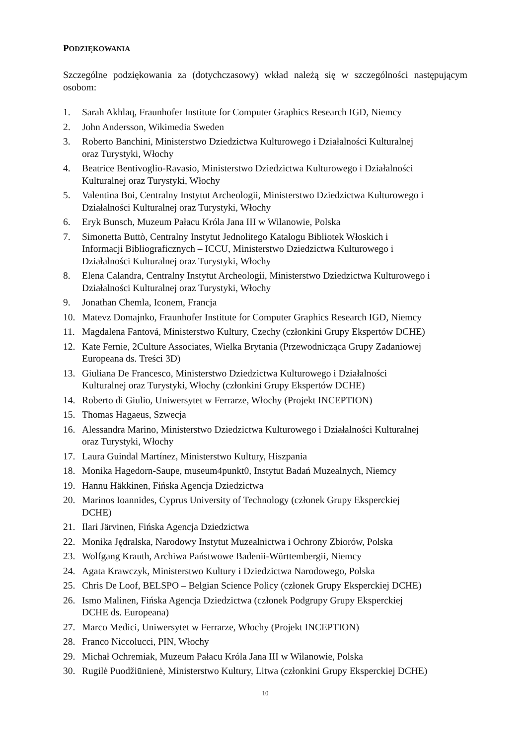PODZIĘKOWANIA
Szczególne podziękowania za (dotychczasowy) wkład należą się w szczególności następującym osobom:
1. Sarah Akhlaq, Fraunhofer Institute for Computer Graphics Research IGD, Niemcy
2. John Andersson, Wikimedia Sweden
3. Roberto Banchini, Ministerstwo Dziedzictwa Kulturowego i Działalności Kulturalnej
oraz Turystyki, Włochy
4. Beatrice Bentivoglio-Ravasio, Ministerstwo Dziedzictwa Kulturowego i Działalności
Kulturalnej oraz Turystyki, Włochy
5. Valentina Boi, Centralny Instytut Archeologii, Ministerstwo Dziedzictwa Kulturowego i
Działalności Kulturalnej oraz Turystyki, Włochy
6. Eryk Bunsch, Muzeum Pałacu Króla Jana III w Wilanowie, Polska
7. Simonetta Buttò, Centralny Instytut Jednolitego Katalogu Bibliotek Włoskich i
Informacji Bibliograficznych – ICCU, Ministerstwo Dziedzictwa Kulturowego i
Działalności Kulturalnej oraz Turystyki, Włochy
8. Elena Calandra, Centralny Instytut Archeologii, Ministerstwo Dziedzictwa Kulturowego i
Działalności Kulturalnej oraz Turystyki, Włochy
9. Jonathan Chemla, Iconem, Francja
10. Matevz Domajnko, Fraunhofer Institute for Computer Graphics Research IGD, Niemcy
11. Magdalena Fantová, Ministerstwo Kultury, Czechy (członkini Grupy Ekspertów DCHE)
12. Kate Fernie, 2Culture Associates, Wielka Brytania (Przewodnicząca Grupy Zadaniowej
Europeana ds. Treści 3D)
13. Giuliana De Francesco, Ministerstwo Dziedzictwa Kulturowego i Działalności
Kulturalnej oraz Turystyki, Włochy (członkini Grupy Ekspertów DCHE)
14. Roberto di Giulio, Uniwersytet w Ferrarze, Włochy (Projekt INCEPTION)
15. Thomas Hagaeus, Szwecja
16. Alessandra Marino, Ministerstwo Dziedzictwa Kulturowego i Działalności Kulturalnej
oraz Turystyki, Włochy
17. Laura Guindal Martínez, Ministerstwo Kultury, Hiszpania
18. Monika Hagedorn-Saupe, museum4punkt0, Instytut Badań Muzealnych, Niemcy
19. Hannu Häkkinen, Fińska Agencja Dziedzictwa
20. Marinos Ioannides, Cyprus University of Technology (członek Grupy Eksperckiej
DCHE)
21. Ilari Järvinen, Fińska Agencja Dziedzictwa
22. Monika Jędralska, Narodowy Instytut Muzealnictwa i Ochrony Zbiorów, Polska
23. Wolfgang Krauth, Archiwa Państwowe Badenii-Württembergii, Niemcy
24. Agata Krawczyk, Ministerstwo Kultury i Dziedzictwa Narodowego, Polska
25. Chris De Loof, BELSPO – Belgian Science Policy (członek Grupy Eksperckiej DCHE)
26. Ismo Malinen, Fińska Agencja Dziedzictwa (członek Podgrupy Grupy Eksperckiej
DCHE ds. Europeana)
27. Marco Medici, Uniwersytet w Ferrarze, Włochy (Projekt INCEPTION)
28. Franco Niccolucci, PIN, Włochy
29. Michał Ochremiak, Muzeum Pałacu Króla Jana III w Wilanowie, Polska
30. Rugilė Puodžiūnienė, Ministerstwo Kultury, Litwa (członkini Grupy Eksperckiej DCHE)
10